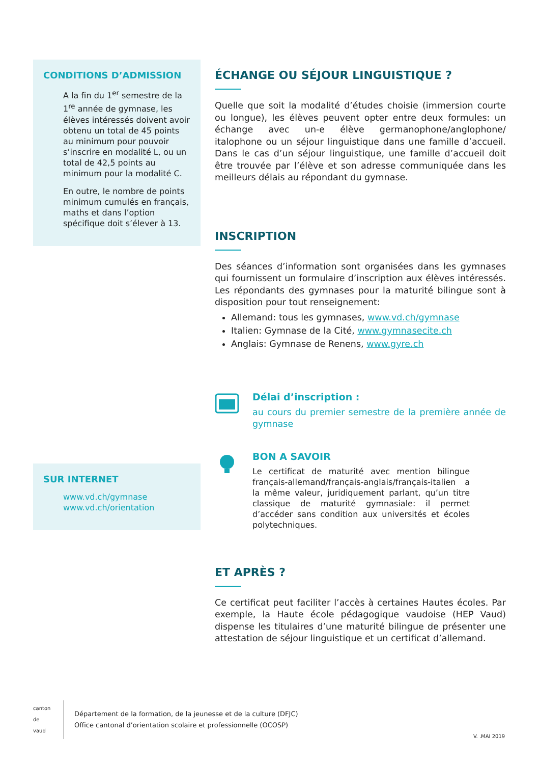CONDITIONS D’ADMISSION
A la fin du 1<sup>er</sup> semestre de la 1<sup>re</sup> année de gymnase, les élèves intéressés doivent avoir obtenu un total de 45 points au minimum pour pouvoir s’inscrire en modalité L, ou un total de 42,5 points au minimum pour la modalité C.
En outre, le nombre de points minimum cumulés en français, maths et dans l’option spécifique doit s’élever à 13.
SUR INTERNET
www.vd.ch/gymnase
www.vd.ch/orientation
ÉCHANGE OU SÉJOUR LINGUISTIQUE ?
Quelle que soit la modalité d’études choisie (immersion courte ou longue), les élèves peuvent opter entre deux formules: un échange avec un-e élève germanophone/anglophone/ italophone ou un séjour linguistique dans une famille d’accueil. Dans le cas d’un séjour linguistique, une famille d’accueil doit être trouvée par l’élève et son adresse communiquée dans les meilleurs délais au répondant du gymnase.
INSCRIPTION
Des séances d’information sont organisées dans les gymnases qui fournissent un formulaire d’inscription aux élèves intéressés. Les répondants des gymnases pour la maturité bilingue sont à disposition pour tout renseignement:
Allemand: tous les gymnases, www.vd.ch/gymnase
Italien: Gymnase de la Cité, www.gymnasecite.ch
Anglais: Gymnase de Renens, www.gyre.ch
Délai d’inscription :
au cours du premier semestre de la première année de gymnase
BON A SAVOIR
Le certificat de maturité avec mention bilingue français-allemand/français-anglais/français-italien a la même valeur, juridiquement parlant, qu’un titre classique de maturité gymnasiale: il permet d’accéder sans condition aux universités et écoles polytechniques.
ET APRÈS ?
Ce certificat peut faciliter l’accès à certaines Hautes écoles. Par exemple, la Haute école pédagogique vaudoise (HEP Vaud) dispense les titulaires d’une maturité bilingue de présenter une attestation de séjour linguistique et un certificat d’allemand.
canton de vaud
Département de la formation, de la jeunesse et de la culture (DFJC)
Office cantonal d’orientation scolaire et professionnelle (OCOSP)
V. .MAI 2019